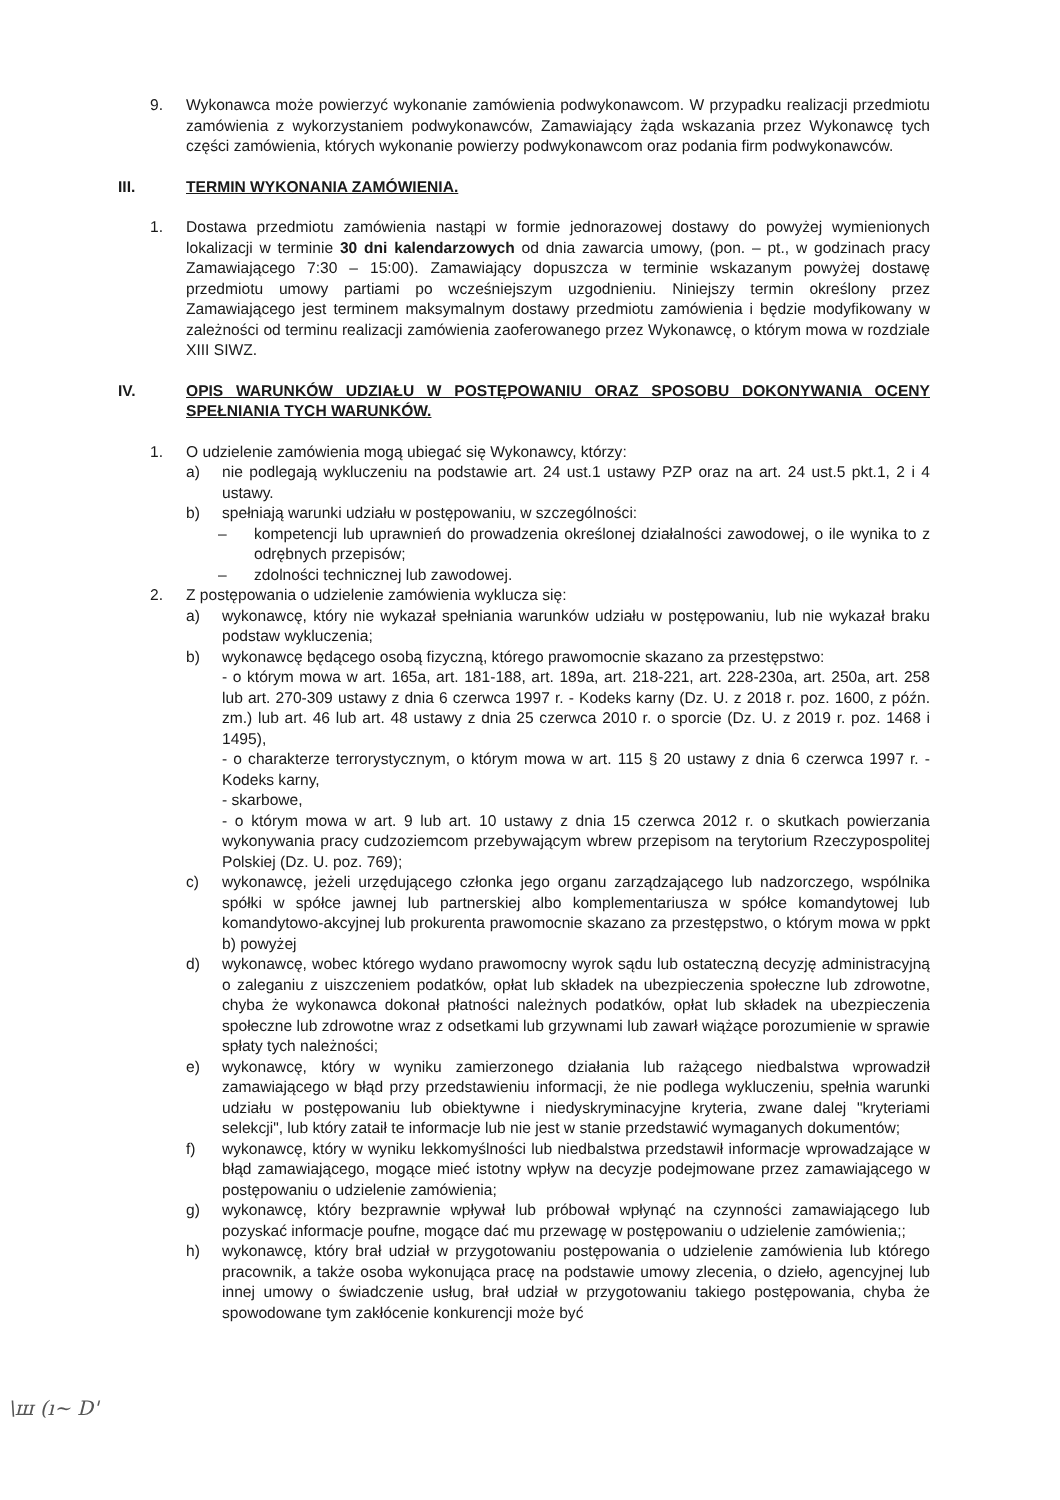9. Wykonawca może powierzyć wykonanie zamówienia podwykonawcom. W przypadku realizacji przedmiotu zamówienia z wykorzystaniem podwykonawców, Zamawiający żąda wskazania przez Wykonawcę tych części zamówienia, których wykonanie powierzy podwykonawcom oraz podania firm podwykonawców.
III. TERMIN WYKONANIA ZAMÓWIENIA.
1. Dostawa przedmiotu zamówienia nastąpi w formie jednorazowej dostawy do powyżej wymienionych lokalizacji w terminie 30 dni kalendarzowych od dnia zawarcia umowy, (pon. – pt., w godzinach pracy Zamawiającego 7:30 – 15:00). Zamawiający dopuszcza w terminie wskazanym powyżej dostawę przedmiotu umowy partiami po wcześniejszym uzgodnieniu. Niniejszy termin określony przez Zamawiającego jest terminem maksymalnym dostawy przedmiotu zamówienia i będzie modyfikowany w zależności od terminu realizacji zamówienia zaoferowanego przez Wykonawcę, o którym mowa w rozdziale XIII SIWZ.
IV. OPIS WARUNKÓW UDZIAŁU W POSTĘPOWANIU ORAZ SPOSOBU DOKONYWANIA OCENY SPEŁNIANIA TYCH WARUNKÓW.
1. O udzielenie zamówienia mogą ubiegać się Wykonawcy, którzy:
a) nie podlegają wykluczeniu na podstawie art. 24 ust.1 ustawy PZP oraz na art. 24 ust.5 pkt.1, 2 i 4 ustawy.
b) spełniają warunki udziału w postępowaniu, w szczególności:
– kompetencji lub uprawnień do prowadzenia określonej działalności zawodowej, o ile wynika to z odrębnych przepisów;
– zdolności technicznej lub zawodowej.
2. Z postępowania o udzielenie zamówienia wyklucza się:
a) wykonawcę, który nie wykazał spełniania warunków udziału w postępowaniu, lub nie wykazał braku podstaw wykluczenia;
b) wykonawcę będącego osobą fizyczną, którego prawomocnie skazano za przestępstwo:
- o którym mowa w art. 165a, art. 181-188, art. 189a, art. 218-221, art. 228-230a, art. 250a, art. 258 lub art. 270-309 ustawy z dnia 6 czerwca 1997 r. - Kodeks karny (Dz. U. z 2018 r. poz. 1600, z późn. zm.) lub art. 46 lub art. 48 ustawy z dnia 25 czerwca 2010 r. o sporcie (Dz. U. z 2019 r. poz. 1468 i 1495),
- o charakterze terrorystycznym, o którym mowa w art. 115 § 20 ustawy z dnia 6 czerwca 1997 r. - Kodeks karny,
- skarbowe,
- o którym mowa w art. 9 lub art. 10 ustawy z dnia 15 czerwca 2012 r. o skutkach powierzania wykonywania pracy cudzoziemcom przebywającym wbrew przepisom na terytorium Rzeczypospolitej Polskiej (Dz. U. poz. 769);
c) wykonawcę, jeżeli urzędującego członka jego organu zarządzającego lub nadzorczego, wspólnika spółki w spółce jawnej lub partnerskiej albo komplementariusza w spółce komandytowej lub komandytowo-akcyjnej lub prokurenta prawomocnie skazano za przestępstwo, o którym mowa w ppkt b) powyżej
d) wykonawcę, wobec którego wydano prawomocny wyrok sądu lub ostateczną decyzję administracyjną o zaleganiu z uiszczeniem podatków, opłat lub składek na ubezpieczenia społeczne lub zdrowotne, chyba że wykonawca dokonał płatności należnych podatków, opłat lub składek na ubezpieczenia społeczne lub zdrowotne wraz z odsetkami lub grzywnami lub zawarł wiążące porozumienie w sprawie spłaty tych należności;
e) wykonawcę, który w wyniku zamierzonego działania lub rażącego niedbalstwa wprowadził zamawiającego w błąd przy przedstawieniu informacji, że nie podlega wykluczeniu, spełnia warunki udziału w postępowaniu lub obiektywne i niedyskryminacyjne kryteria, zwane dalej "kryteriami selekcji", lub który zataił te informacje lub nie jest w stanie przedstawić wymaganych dokumentów;
f) wykonawcę, który w wyniku lekkomyślności lub niedbalstwa przedstawił informacje wprowadzające w błąd zamawiającego, mogące mieć istotny wpływ na decyzje podejmowane przez zamawiającego w postępowaniu o udzielenie zamówienia;
g) wykonawcę, który bezprawnie wpływał lub próbował wpłynąć na czynności zamawiającego lub pozyskać informacje poufne, mogące dać mu przewagę w postępowaniu o udzielenie zamówienia;;
h) wykonawcę, który brał udział w przygotowaniu postępowania o udzielenie zamówienia lub którego pracownik, a także osoba wykonująca pracę na podstawie umowy zlecenia, o dzieło, agencyjnej lub innej umowy o świadczenie usług, brał udział w przygotowaniu takiego postępowania, chyba że spowodowane tym zakłócenie konkurencji może być
\ш (ı~ Ⅾ'